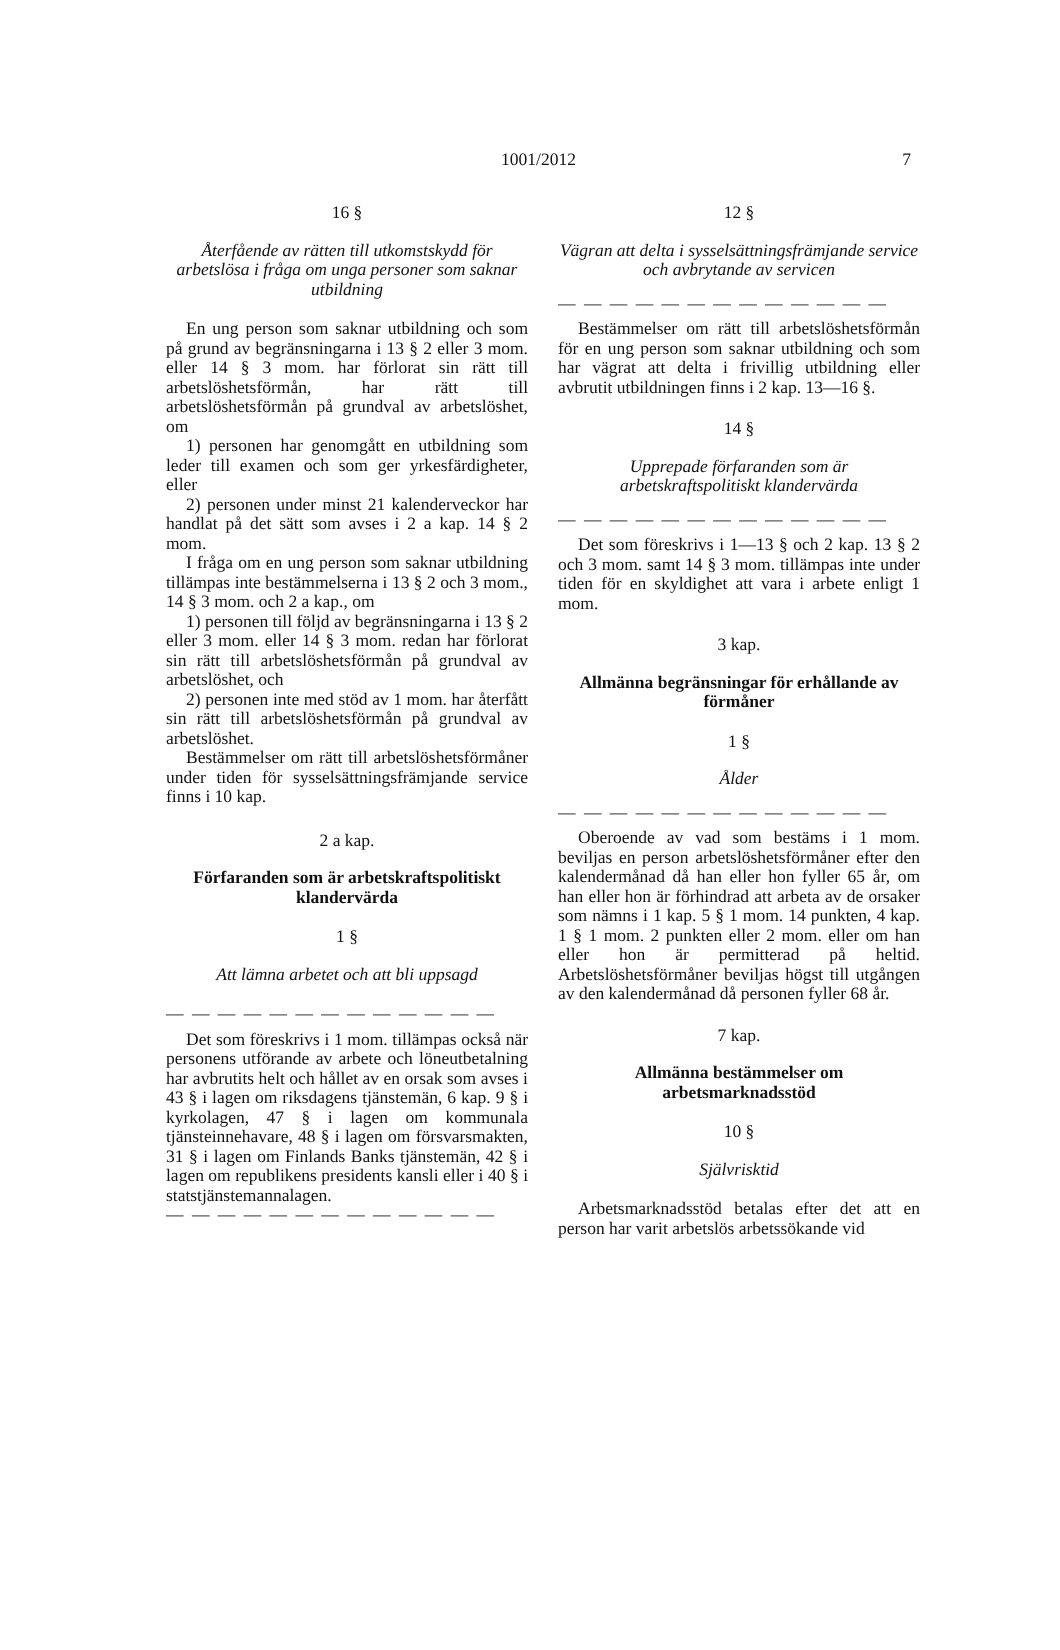1001/2012
7
16 §
Återfående av rätten till utkomstskydd för arbetslösa i fråga om unga personer som saknar utbildning
En ung person som saknar utbildning och som på grund av begränsningarna i 13 § 2 eller 3 mom. eller 14 § 3 mom. har förlorat sin rätt till arbetslöshetsförmån, har rätt till arbetslöshetsförmån på grundval av arbetslöshet, om
1) personen har genomgått en utbildning som leder till examen och som ger yrkesfärdigheter, eller
2) personen under minst 21 kalenderveckor har handlat på det sätt som avses i 2 a kap. 14 § 2 mom.
I fråga om en ung person som saknar utbildning tillämpas inte bestämmelserna i 13 § 2 och 3 mom., 14 § 3 mom. och 2 a kap., om
1) personen till följd av begränsningarna i 13 § 2 eller 3 mom. eller 14 § 3 mom. redan har förlorat sin rätt till arbetslöshetsförmån på grundval av arbetslöshet, och
2) personen inte med stöd av 1 mom. har återfått sin rätt till arbetslöshetsförmån på grundval av arbetslöshet.
Bestämmelser om rätt till arbetslöshetsförmåner under tiden för sysselsättningsfrämjande service finns i 10 kap.
2 a kap.
Förfaranden som är arbetskraftspolitiskt klandervärda
1 §
Att lämna arbetet och att bli uppsagd
— — — — — — — — — — — — —
Det som föreskrivs i 1 mom. tillämpas också när personens utförande av arbete och löneutbetalning har avbrutits helt och hållet av en orsak som avses i 43 § i lagen om riksdagens tjänstemän, 6 kap. 9 § i kyrkolagen, 47 § i lagen om kommunala tjänsteinnehavare, 48 § i lagen om försvarsmakten, 31 § i lagen om Finlands Banks tjänstemän, 42 § i lagen om republikens presidents kansli eller i 40 § i statstjänstemannalagen.
— — — — — — — — — — — — —
12 §
Vägran att delta i sysselsättningsfrämjande service och avbrytande av servicen
— — — — — — — — — — — — —
Bestämmelser om rätt till arbetslöshetsförmån för en ung person som saknar utbildning och som har vägrat att delta i frivillig utbildning eller avbrutit utbildningen finns i 2 kap. 13—16 §.
14 §
Upprepade förfaranden som är arbetskraftspolitiskt klandervärda
— — — — — — — — — — — — —
Det som föreskrivs i 1—13 § och 2 kap. 13 § 2 och 3 mom. samt 14 § 3 mom. tillämpas inte under tiden för en skyldighet att vara i arbete enligt 1 mom.
3 kap.
Allmänna begränsningar för erhållande av förmåner
1 §
Ålder
— — — — — — — — — — — — —
Oberoende av vad som bestäms i 1 mom. beviljas en person arbetslöshetsförmåner efter den kalendermånad då han eller hon fyller 65 år, om han eller hon är förhindrad att arbeta av de orsaker som nämns i 1 kap. 5 § 1 mom. 14 punkten, 4 kap. 1 § 1 mom. 2 punkten eller 2 mom. eller om han eller hon är permitterad på heltid. Arbetslöshetsförmåner beviljas högst till utgången av den kalendermånad då personen fyller 68 år.
7 kap.
Allmänna bestämmelser om arbetsmarknadsstöd
10 §
Självrisktid
Arbetsmarknadsstöd betalas efter det att en person har varit arbetslös arbetssökande vid